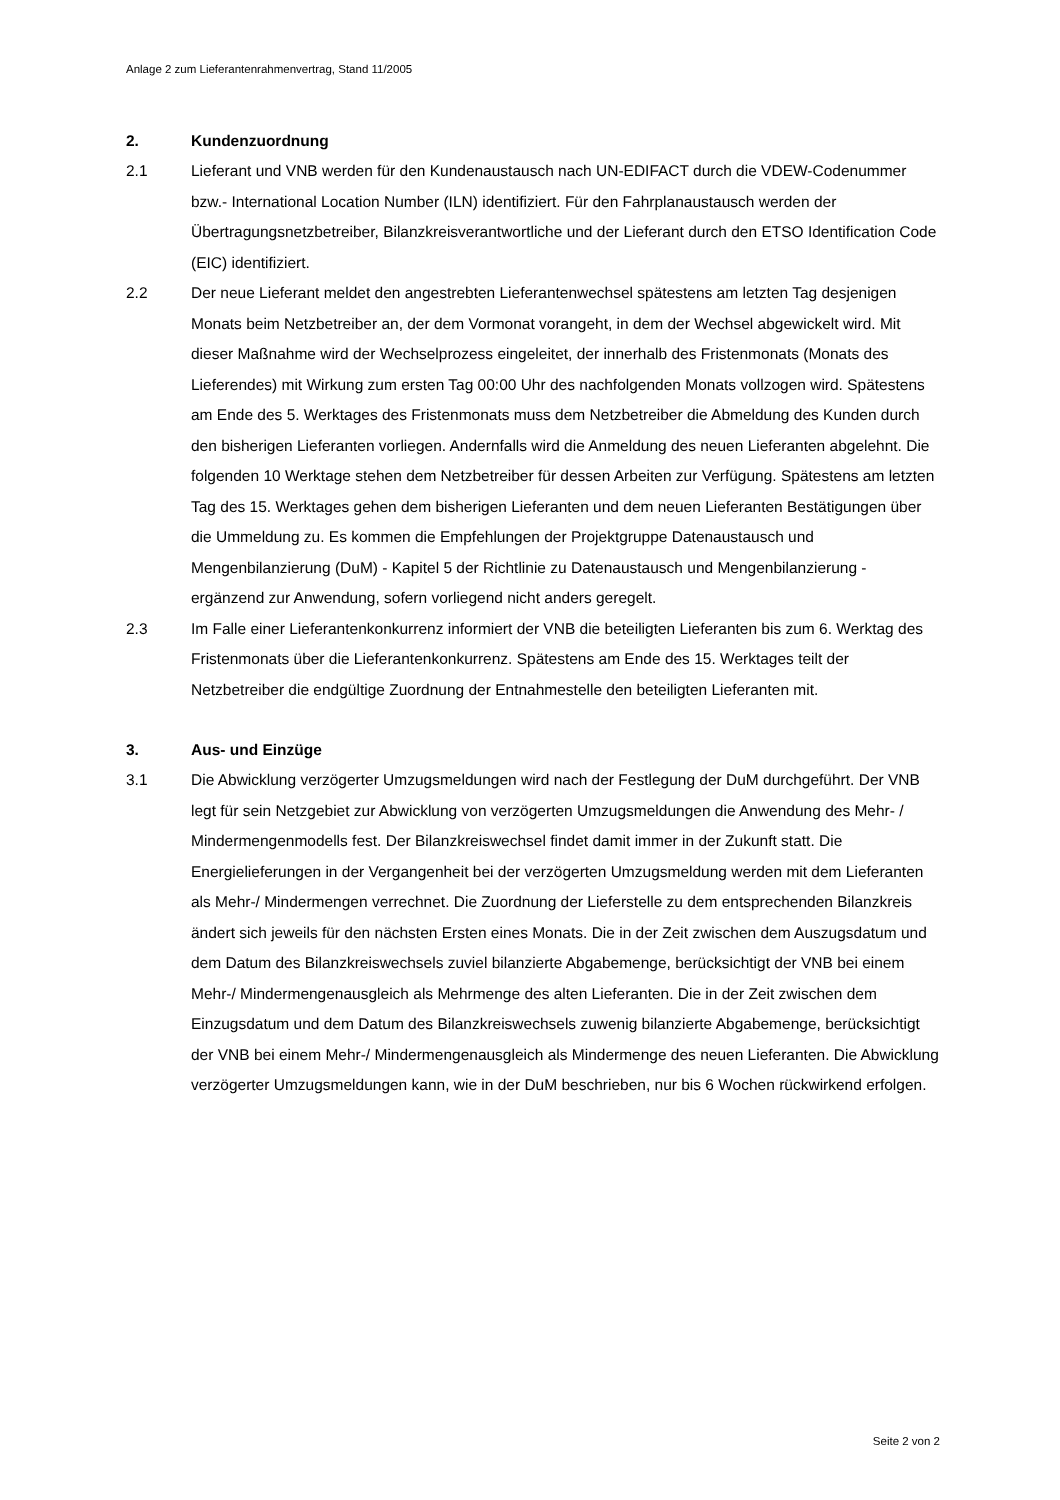Anlage 2 zum Lieferantenrahmenvertrag, Stand 11/2005
2. Kundenzuordnung
2.1 Lieferant und VNB werden für den Kundenaustausch nach UN-EDIFACT durch die VDEW-Codenummer bzw.- International Location Number (ILN) identifiziert. Für den Fahrplanaustausch werden der Übertragungsnetzbetreiber, Bilanzkreisverantwortliche und der Lieferant durch den ETSO Identification Code (EIC) identifiziert.
2.2 Der neue Lieferant meldet den angestrebten Lieferantenwechsel spätestens am letzten Tag desjenigen Monats beim Netzbetreiber an, der dem Vormonat vorangeht, in dem der Wechsel abgewickelt wird. Mit dieser Maßnahme wird der Wechselprozess eingeleitet, der innerhalb des Fristenmonats (Monats des Lieferendes) mit Wirkung zum ersten Tag 00:00 Uhr des nachfolgenden Monats vollzogen wird. Spätestens am Ende des 5. Werktages des Fristenmonats muss dem Netzbetreiber die Abmeldung des Kunden durch den bisherigen Lieferanten vorliegen. Andernfalls wird die Anmeldung des neuen Lieferanten abgelehnt. Die folgenden 10 Werktage stehen dem Netzbetreiber für dessen Arbeiten zur Verfügung. Spätestens am letzten Tag des 15. Werktages gehen dem bisherigen Lieferanten und dem neuen Lieferanten Bestätigungen über die Ummeldung zu. Es kommen die Empfehlungen der Projektgruppe Datenaustausch und Mengenbilanzierung (DuM) - Kapitel 5 der Richtlinie zu Datenaustausch und Mengenbilanzierung - ergänzend zur Anwendung, sofern vorliegend nicht anders geregelt.
2.3 Im Falle einer Lieferantenkonkurrenz informiert der VNB die beteiligten Lieferanten bis zum 6. Werktag des Fristenmonats über die Lieferantenkonkurrenz. Spätestens am Ende des 15. Werktages teilt der Netzbetreiber die endgültige Zuordnung der Entnahmestelle den beteiligten Lieferanten mit.
3. Aus- und Einzüge
3.1 Die Abwicklung verzögerter Umzugsmeldungen wird nach der Festlegung der DuM durchgeführt. Der VNB legt für sein Netzgebiet zur Abwicklung von verzögerten Umzugsmeldungen die Anwendung des Mehr- / Mindermengenmodells fest. Der Bilanzkreiswechsel findet damit immer in der Zukunft statt. Die Energielieferungen in der Vergangenheit bei der verzögerten Umzugsmeldung werden mit dem Lieferanten als Mehr-/ Mindermengen verrechnet. Die Zuordnung der Lieferstelle zu dem entsprechenden Bilanzkreis ändert sich jeweils für den nächsten Ersten eines Monats. Die in der Zeit zwischen dem Auszugsdatum und dem Datum des Bilanzkreiswechsels zuviel bilanzierte Abgabemenge, berücksichtigt der VNB bei einem Mehr-/ Mindermengenausgleich als Mehrmenge des alten Lieferanten. Die in der Zeit zwischen dem Einzugsdatum und dem Datum des Bilanzkreiswechsels zuwenig bilanzierte Abgabemenge, berücksichtigt der VNB bei einem Mehr-/ Mindermengenausgleich als Mindermenge des neuen Lieferanten. Die Abwicklung verzögerter Umzugsmeldungen kann, wie in der DuM beschrieben, nur bis 6 Wochen rückwirkend erfolgen.
Seite 2 von 2